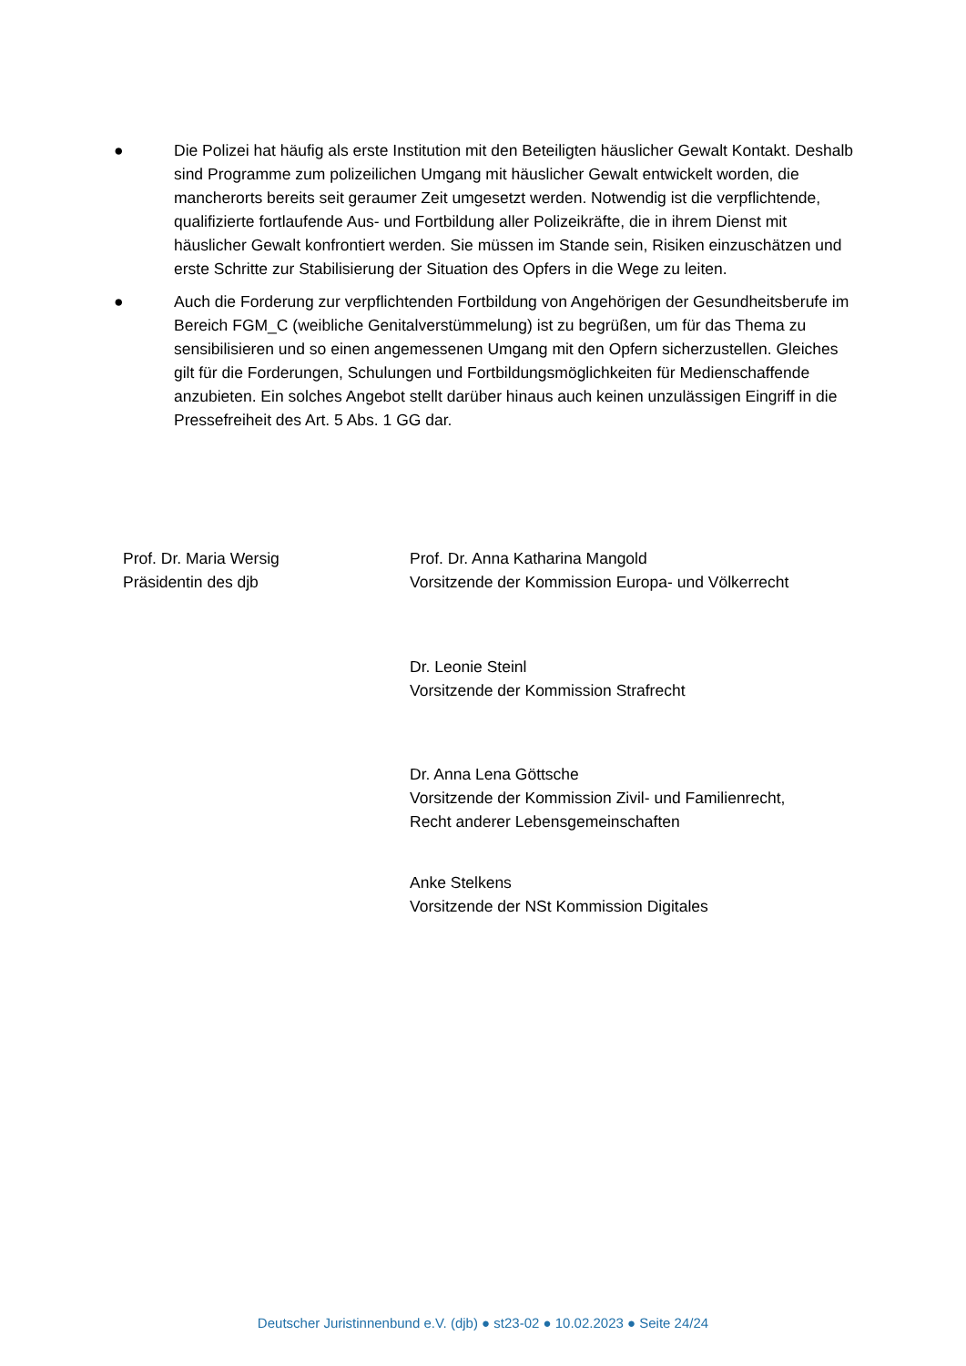● Die Polizei hat häufig als erste Institution mit den Beteiligten häuslicher Gewalt Kontakt. Deshalb sind Programme zum polizeilichen Umgang mit häuslicher Gewalt entwickelt worden, die mancherorts bereits seit geraumer Zeit umgesetzt werden. Notwendig ist die verpflichtende, qualifizierte fortlaufende Aus- und Fortbildung aller Polizeikräfte, die in ihrem Dienst mit häuslicher Gewalt konfrontiert werden. Sie müssen im Stande sein, Risiken einzuschätzen und erste Schritte zur Stabilisierung der Situation des Opfers in die Wege zu leiten.
● Auch die Forderung zur verpflichtenden Fortbildung von Angehörigen der Gesundheitsberufe im Bereich FGM_C (weibliche Genitalverstümmelung) ist zu begrüßen, um für das Thema zu sensibilisieren und so einen angemessenen Umgang mit den Opfern sicherzustellen. Gleiches gilt für die Forderungen, Schulungen und Fortbildungsmöglichkeiten für Medienschaffende anzubieten. Ein solches Angebot stellt darüber hinaus auch keinen unzulässigen Eingriff in die Pressefreiheit des Art. 5 Abs. 1 GG dar.
Prof. Dr. Maria Wersig
Präsidentin des djb
Prof. Dr. Anna Katharina Mangold
Vorsitzende der Kommission Europa- und Völkerrecht
Dr. Leonie Steinl
Vorsitzende der Kommission Strafrecht
Dr. Anna Lena Göttsche
Vorsitzende der Kommission Zivil- und Familienrecht,
Recht anderer Lebensgemeinschaften
Anke Stelkens
Vorsitzende der NSt Kommission Digitales
Deutscher Juristinnenbund e.V. (djb) ● st23-02 ● 10.02.2023 ● Seite 24/24